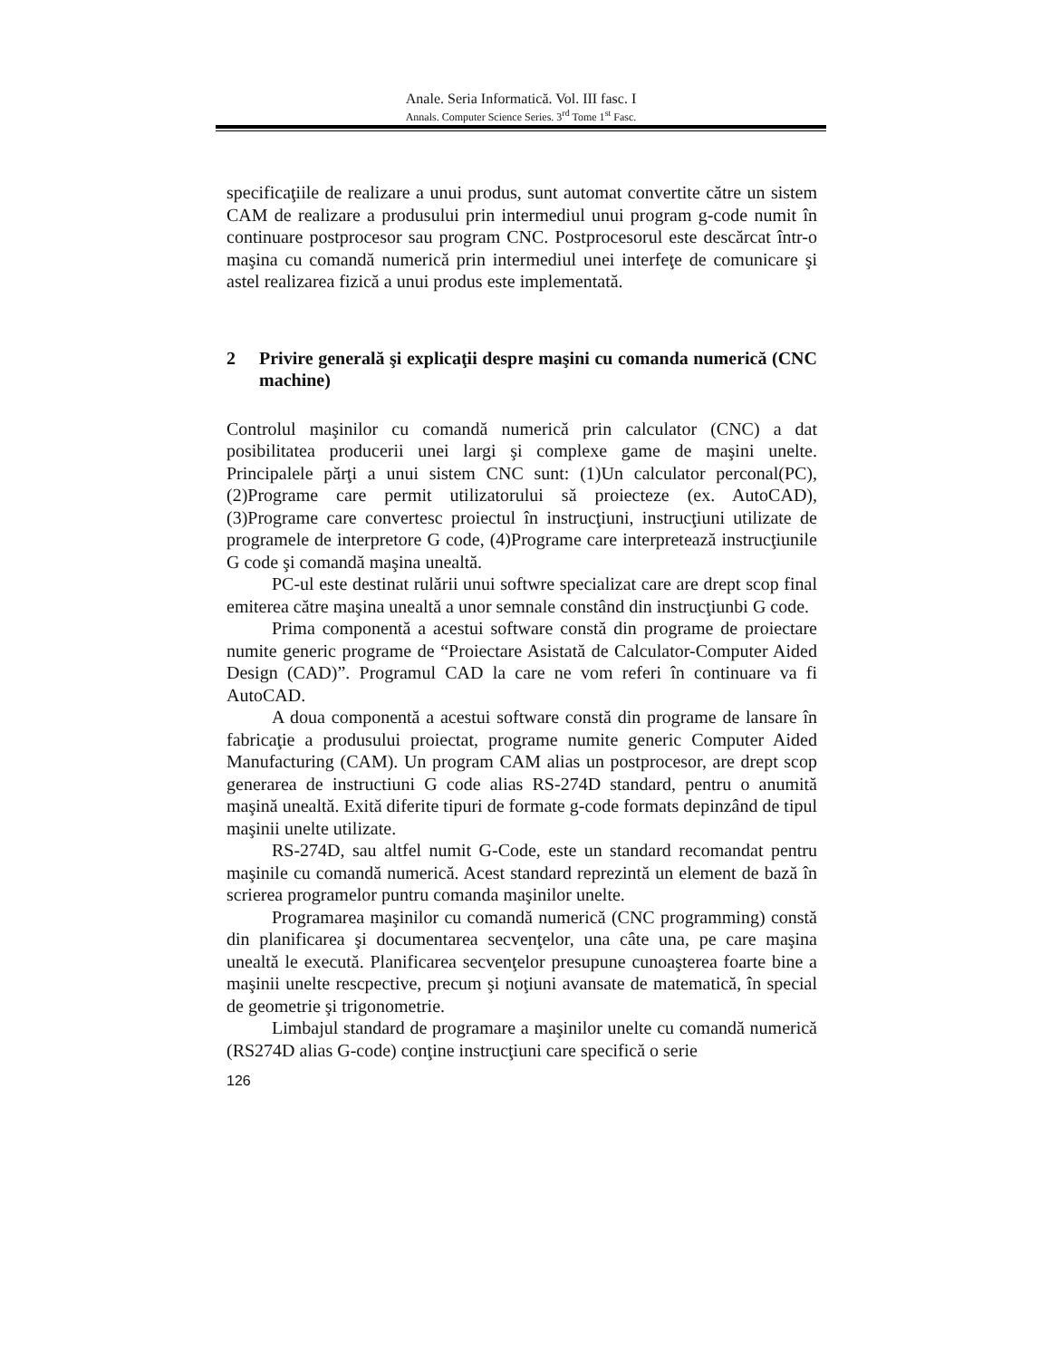Anale. Seria Informatică. Vol. III fasc. I
Annals. Computer Science Series. 3<sup>rd</sup> Tome 1<sup>st</sup> Fasc.
specificaţiile de realizare a unui produs, sunt automat convertite către un sistem CAM de realizare a produsului prin intermediul unui program g-code numit în continuare postprocesor sau program CNC. Postprocesorul este descărcat într-o maşina cu comandă numerică prin intermediul unei interfeţe de comunicare şi astel realizarea fizică a unui produs este implementată.
2 Privire generală şi explicaţii despre maşini cu comanda numerică (CNC machine)
Controlul maşinilor cu comandă numerică prin calculator (CNC) a dat posibilitatea producerii unei largi şi complexe game de maşini unelte. Principalele părţi a unui sistem CNC sunt: (1)Un calculator perconal(PC), (2)Programe care permit utilizatorului să proiecteze (ex. AutoCAD), (3)Programe care convertesc proiectul în instrucţiuni, instrucţiuni utilizate de programele de interpretore G code, (4)Programe care interpretează instrucţiunile G code şi comandă maşina unealtă.
PC-ul este destinat rulării unui softwre specializat care are drept scop final emiterea către maşina unealtă a unor semnale constând din instrucţiunbi G code.
Prima componentă a acestui software constă din programe de proiectare numite generic programe de “Proiectare Asistată de Calculator-Computer Aided Design (CAD)”. Programul CAD la care ne vom referi în continuare va fi AutoCAD.
A doua componentă a acestui software constă din programe de lansare în fabricaţie a produsului proiectat, programe numite generic Computer Aided Manufacturing (CAM). Un program CAM alias un postprocesor, are drept scop generarea de instructiuni G code alias RS-274D standard, pentru o anumită maşină unealtă. Exită diferite tipuri de formate g-code formats depinzând de tipul maşinii unelte utilizate.
RS-274D, sau altfel numit G-Code, este un standard recomandat pentru maşinile cu comandă numerică. Acest standard reprezintă un element de bază în scrierea programelor puntru comanda maşinilor unelte.
Programarea maşinilor cu comandă numerică (CNC programming) constă din planificarea şi documentarea secvenţelor, una câte una, pe care maşina unealtă le execută. Planificarea secvenţelor presupune cunoaşterea foarte bine a maşinii unelte rescpective, precum şi noţiuni avansate de matematică, în special de geometrie şi trigonometrie.
Limbajul standard de programare a maşinilor unelte cu comandă numerică (RS274D alias G-code) conţine instrucţiuni care specifică o serie
126